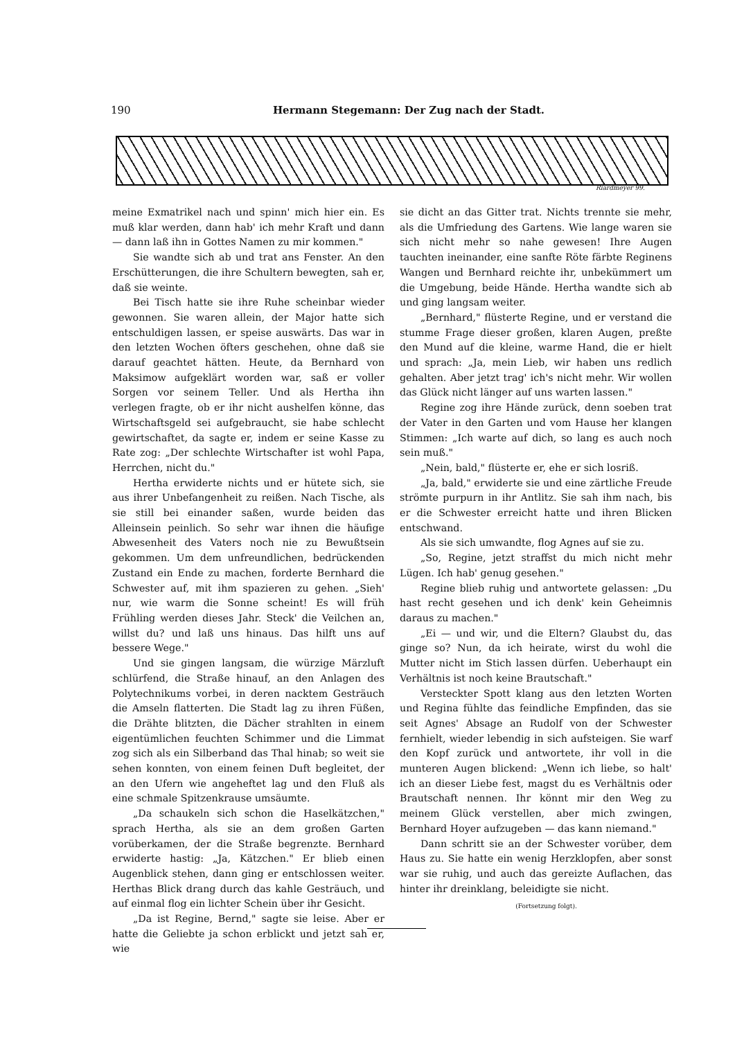190 Hermann Stegemann: Der Zug nach der Stadt.
Riardmeyer 99.
meine Exmatrikel nach und spinn' mich hier ein. Es muß klar werden, dann hab' ich mehr Kraft und dann — dann laß ihn in Gottes Namen zu mir kommen."
Sie wandte sich ab und trat ans Fenster. An den Erschütterungen, die ihre Schultern bewegten, sah er, daß sie weinte.
Bei Tisch hatte sie ihre Ruhe scheinbar wieder gewonnen. Sie waren allein, der Major hatte sich entschuldigen lassen, er speise auswärts. Das war in den letzten Wochen öfters geschehen, ohne daß sie darauf geachtet hätten. Heute, da Bernhard von Maksimow aufgeklärt worden war, saß er voller Sorgen vor seinem Teller. Und als Hertha ihn verlegen fragte, ob er ihr nicht aushelfen könne, das Wirtschaftsgeld sei aufgebraucht, sie habe schlecht gewirtschaftet, da sagte er, indem er seine Kasse zu Rate zog: „Der schlechte Wirtschafter ist wohl Papa, Herrchen, nicht du."
Hertha erwiderte nichts und er hütete sich, sie aus ihrer Unbefangenheit zu reißen. Nach Tische, als sie still bei einander saßen, wurde beiden das Alleinsein peinlich. So sehr war ihnen die häufige Abwesenheit des Vaters noch nie zu Bewußtsein gekommen. Um dem unfreundlichen, bedrückenden Zustand ein Ende zu machen, forderte Bernhard die Schwester auf, mit ihm spazieren zu gehen. „Sieh' nur, wie warm die Sonne scheint! Es will früh Frühling werden dieses Jahr. Steck' die Veilchen an, willst du? und laß uns hinaus. Das hilft uns auf bessere Wege."
Und sie gingen langsam, die würzige Märzluft schlürfend, die Straße hinauf, an den Anlagen des Polytechnikums vorbei, in deren nacktem Gesträuch die Amseln flatterten. Die Stadt lag zu ihren Füßen, die Drähte blitzten, die Dächer strahlten in einem eigentümlichen feuchten Schimmer und die Limmat zog sich als ein Silberband das Thal hinab; so weit sie sehen konnten, von einem feinen Duft begleitet, der an den Ufern wie angeheftet lag und den Fluß als eine schmale Spitzenkrause umsäumte.
„Da schaukeln sich schon die Haselkätzchen," sprach Hertha, als sie an dem großen Garten vorüberkamen, der die Straße begrenzte. Bernhard erwiderte hastig: „Ja, Kätzchen." Er blieb einen Augenblick stehen, dann ging er entschlossen weiter. Herthas Blick drang durch das kahle Gesträuch, und auf einmal flog ein lichter Schein über ihr Gesicht.
„Da ist Regine, Bernd," sagte sie leise. Aber er hatte die Geliebte ja schon erblickt und jetzt sah er, wie
sie dicht an das Gitter trat. Nichts trennte sie mehr, als die Umfriedung des Gartens. Wie lange waren sie sich nicht mehr so nahe gewesen! Ihre Augen tauchten ineinander, eine sanfte Röte färbte Reginens Wangen und Bernhard reichte ihr, unbekümmert um die Umgebung, beide Hände. Hertha wandte sich ab und ging langsam weiter.
„Bernhard," flüsterte Regine, und er verstand die stumme Frage dieser großen, klaren Augen, preßte den Mund auf die kleine, warme Hand, die er hielt und sprach: „Ja, mein Lieb, wir haben uns redlich gehalten. Aber jetzt trag' ich's nicht mehr. Wir wollen das Glück nicht länger auf uns warten lassen."
Regine zog ihre Hände zurück, denn soeben trat der Vater in den Garten und vom Hause her klangen Stimmen: „Ich warte auf dich, so lang es auch noch sein muß."
„Nein, bald," flüsterte er, ehe er sich losriß.
„Ja, bald," erwiderte sie und eine zärtliche Freude strömte purpurn in ihr Antlitz. Sie sah ihm nach, bis er die Schwester erreicht hatte und ihren Blicken entschwand.
Als sie sich umwandte, flog Agnes auf sie zu.
„So, Regine, jetzt straffst du mich nicht mehr Lügen. Ich hab' genug gesehen."
Regine blieb ruhig und antwortete gelassen: „Du hast recht gesehen und ich denk' kein Geheimnis daraus zu machen."
„Ei — und wir, und die Eltern? Glaubst du, das ginge so? Nun, da ich heirate, wirst du wohl die Mutter nicht im Stich lassen dürfen. Ueberhaupt ein Verhältnis ist noch keine Brautschaft."
Versteckter Spott klang aus den letzten Worten und Regina fühlte das feindliche Empfinden, das sie seit Agnes' Absage an Rudolf von der Schwester fernhielt, wieder lebendig in sich aufsteigen. Sie warf den Kopf zurück und antwortete, ihr voll in die munteren Augen blickend: „Wenn ich liebe, so halt' ich an dieser Liebe fest, magst du es Verhältnis oder Brautschaft nennen. Ihr könnt mir den Weg zu meinem Glück verstellen, aber mich zwingen, Bernhard Hoyer aufzugeben — das kann niemand."
Dann schritt sie an der Schwester vorüber, dem Haus zu. Sie hatte ein wenig Herzklopfen, aber sonst war sie ruhig, und auch das gereizte Auflachen, das hinter ihr dreinklang, beleidigte sie nicht.
(Fortsetzung folgt).